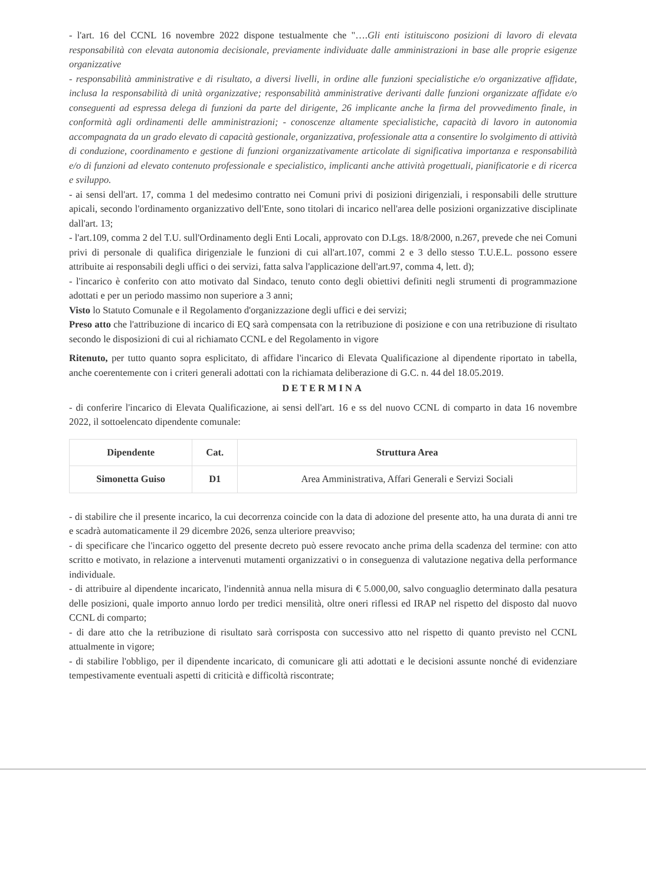- l'art. 16 del CCNL 16 novembre 2022 dispone testualmente che "….Gli enti istituiscono posizioni di lavoro di elevata responsabilità con elevata autonomia decisionale, previamente individuate dalle amministrazioni in base alle proprie esigenze organizzative
- responsabilità amministrative e di risultato, a diversi livelli, in ordine alle funzioni specialistiche e/o organizzative affidate, inclusa la responsabilità di unità organizzative; responsabilità amministrative derivanti dalle funzioni organizzate affidate e/o conseguenti ad espressa delega di funzioni da parte del dirigente, 26 implicante anche la firma del provvedimento finale, in conformità agli ordinamenti delle amministrazioni; - conoscenze altamente specialistiche, capacità di lavoro in autonomia accompagnata da un grado elevato di capacità gestionale, organizzativa, professionale atta a consentire lo svolgimento di attività di conduzione, coordinamento e gestione di funzioni organizzativamente articolate di significativa importanza e responsabilità e/o di funzioni ad elevato contenuto professionale e specialistico, implicanti anche attività progettuali, pianificatorie e di ricerca e sviluppo.
- ai sensi dell'art. 17, comma 1 del medesimo contratto nei Comuni privi di posizioni dirigenziali, i responsabili delle strutture apicali, secondo l'ordinamento organizzativo dell'Ente, sono titolari di incarico nell'area delle posizioni organizzative disciplinate dall'art. 13;
- l'art.109, comma 2 del T.U. sull'Ordinamento degli Enti Locali, approvato con D.Lgs. 18/8/2000, n.267, prevede che nei Comuni privi di personale di qualifica dirigenziale le funzioni di cui all'art.107, commi 2 e 3 dello stesso T.U.E.L. possono essere attribuite ai responsabili degli uffici o dei servizi, fatta salva l'applicazione dell'art.97, comma 4, lett. d);
- l'incarico è conferito con atto motivato dal Sindaco, tenuto conto degli obiettivi definiti negli strumenti di programmazione adottati e per un periodo massimo non superiore a 3 anni;
Visto lo Statuto Comunale e il Regolamento d'organizzazione degli uffici e dei servizi;
Preso atto che l'attribuzione di incarico di EQ sarà compensata con la retribuzione di posizione e con una retribuzione di risultato secondo le disposizioni di cui al richiamato CCNL e del Regolamento in vigore
Ritenuto, per tutto quanto sopra esplicitato, di affidare l'incarico di Elevata Qualificazione al dipendente riportato in tabella, anche coerentemente con i criteri generali adottati con la richiamata deliberazione di G.C. n. 44 del 18.05.2019.
DETERMINA
- di conferire l'incarico di Elevata Qualificazione, ai sensi dell'art. 16 e ss del nuovo CCNL di comparto in data 16 novembre 2022, il sottoelencato dipendente comunale:
| Dipendente | Cat. | Struttura Area |
| --- | --- | --- |
| Simonetta Guiso | D1 | Area Amministrativa, Affari Generali e Servizi Sociali |
- di stabilire che il presente incarico, la cui decorrenza coincide con la data di adozione del presente atto, ha una durata di anni tre e scadrà automaticamente il 29 dicembre 2026, senza ulteriore preavviso;
- di specificare che l'incarico oggetto del presente decreto può essere revocato anche prima della scadenza del termine: con atto scritto e motivato, in relazione a intervenuti mutamenti organizzativi o in conseguenza di valutazione negativa della performance individuale.
- di attribuire al dipendente incaricato, l'indennità annua nella misura di € 5.000,00, salvo conguaglio determinato dalla pesatura delle posizioni, quale importo annuo lordo per tredici mensilità, oltre oneri riflessi ed IRAP nel rispetto del disposto dal nuovo CCNL di comparto;
- di dare atto che la retribuzione di risultato sarà corrisposta con successivo atto nel rispetto di quanto previsto nel CCNL attualmente in vigore;
- di stabilire l'obbligo, per il dipendente incaricato, di comunicare gli atti adottati e le decisioni assunte nonché di evidenziare tempestivamente eventuali aspetti di criticità e difficoltà riscontrate;